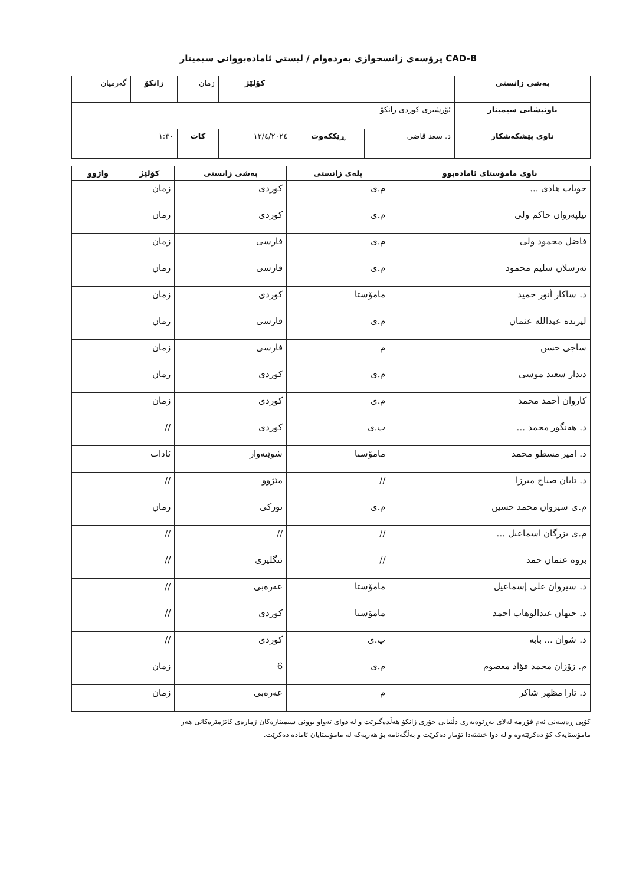CAD-B پرۆسەی زانسخوازی بەردەوام / لیستی ئامادەبووانی سیمینار
| بەشی زانستی | | | | کۆلێژ | زمان | زانکۆ | گەرمیان |
| ناونیشانی سیمینار | ئۆرشیری کوردی زانکۆ | | | | | | |
| ناوی پێشکەشکار | د. سعد قاضی | ڕێککەوت | ١٢/٤/٢٠٢٤ | | کات | ١:٣٠ | |
| ناوی مامۆستای ئامادەبوو | پلەی زانستی | بەشی زانستی | کۆلێژ | واژوو |
| --- | --- | --- | --- | --- |
| حوبات هادی ... | م.ی | کوردی | زمان | |
| نیلپەروان حاکم ولی | م.ی | کوردی | زمان | |
| فاضل محمود ولی | م.ی | فارسی | زمان | |
| ئەرسلان سلیم محمود | م.ی | فارسی | زمان | |
| د. ساکار أنور حمید | مامۆستا | کوردی | زمان | |
| لیزنده عبدالله عثمان | م.ی | فارسی | زمان | |
| ساجی حسن | م | فارسی | زمان | |
| دیدار سعید موسی | م.ی | کوردی | زمان | |
| کاروان أحمد محمد | م.ی | کوردی | زمان | |
| د. هەنگور محمد ... | پ.ی | کوردی | // | |
| د. امیر مسطو محمد | مامۆستا | شوێنەوار | ئاداب | |
| د. تابان صباح میرزا | // | مێژوو | // | |
| م.ی سیروان محمد حسین | م.ی | تورکی | زمان | |
| م.ی بزرگان اسماعیل ... | // | // | // | |
| بروە عثمان حمد | // | ئنگلیزی | // | |
| د. سیروان علی إسماعیل | مامۆستا | عەرەبی | // | |
| د. جیهان عبدالوهاب احمد | مامۆستا | کوردی | // | |
| د. شوان ... بابە | پ.ی | کوردی | // | |
| م. زۆزان محمد فؤاد معصوم | م.ی | 6 | زمان | |
| د. تارا مظهر شاکر | م | عەرەبی | زمان | |
کۆپی ڕەسەنی ئەم فۆڕمە لەلای بەڕێوەبەری دڵنیایی جۆری زانکۆ هەڵدەگیرێت و لە دوای تەواو بوونی سیمینارەکان ژمارەی کاتژمێرەکانی هەر
مامۆستایەک کۆ دەکرێتەوە و لە دوا خشتەدا تۆمار دەکرێت و بەڵگەنامە بۆ هەریەکە لە مامۆستایان ئامادە دەکرێت.